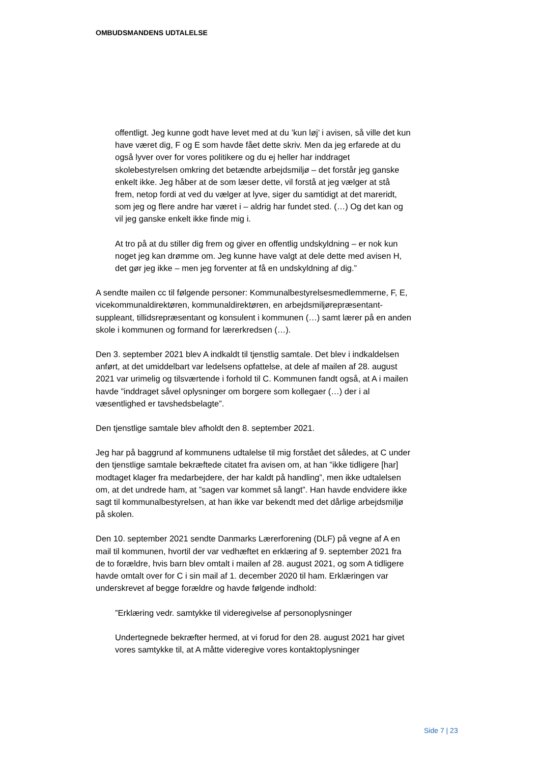OMBUDSMANDENS UDTALELSE
offentligt. Jeg kunne godt have levet med at du ’kun løj’ i avisen, så ville det kun have været dig, F og E som havde fået dette skriv. Men da jeg erfarede at du også lyver over for vores politikere og du ej heller har inddraget skolebestyrelsen omkring det betændte arbejdsmiljø – det forstår jeg ganske enkelt ikke. Jeg håber at de som læser dette, vil forstå at jeg vælger at stå frem, netop fordi at ved du vælger at lyve, siger du samtidigt at det mareridt, som jeg og flere andre har været i – aldrig har fundet sted. (…) Og det kan og vil jeg ganske enkelt ikke finde mig i.
At tro på at du stiller dig frem og giver en offentlig undskyldning – er nok kun noget jeg kan drømme om. Jeg kunne have valgt at dele dette med avisen H, det gør jeg ikke – men jeg forventer at få en undskyldning af dig.”
A sendte mailen cc til følgende personer: Kommunalbestyrelsesmedlemmerne, F, E, vicekommunaldirektøren, kommunaldirektøren, en arbejdsmiljørepræsentant-suppleant, tillidsrepræsentant og konsulent i kommunen (…) samt lærer på en anden skole i kommunen og formand for lærerkredsen (…).
Den 3. september 2021 blev A indkaldt til tjenstlig samtale. Det blev i indkaldelsen anført, at det umiddelbart var ledelsens opfattelse, at dele af mailen af 28. august 2021 var urimelig og tilsværtende i forhold til C. Kommunen fandt også, at A i mailen havde ”inddraget såvel oplysninger om borgere som kollegaer (…) der i al væsentlighed er tavshedsbelagte”.
Den tjenstlige samtale blev afholdt den 8. september 2021.
Jeg har på baggrund af kommunens udtalelse til mig forstået det således, at C under den tjenstlige samtale bekræftede citatet fra avisen om, at han ”ikke tidligere [har] modtaget klager fra medarbejdere, der har kaldt på handling”, men ikke udtalelsen om, at det undrede ham, at ”sagen var kommet så langt”. Han havde endvidere ikke sagt til kommunalbestyrelsen, at han ikke var bekendt med det dårlige arbejdsmiljø på skolen.
Den 10. september 2021 sendte Danmarks Lærerforening (DLF) på vegne af A en mail til kommunen, hvortil der var vedhæftet en erklæring af 9. september 2021 fra de to forældre, hvis barn blev omtalt i mailen af 28. august 2021, og som A tidligere havde omtalt over for C i sin mail af 1. december 2020 til ham. Erklæringen var underskrevet af begge forældre og havde følgende indhold:
”Erklæring vedr. samtykke til videregivelse af personoplysninger
Undertegnede bekræfter hermed, at vi forud for den 28. august 2021 har givet vores samtykke til, at A måtte videregive vores kontaktoplysninger
Side 7 | 23